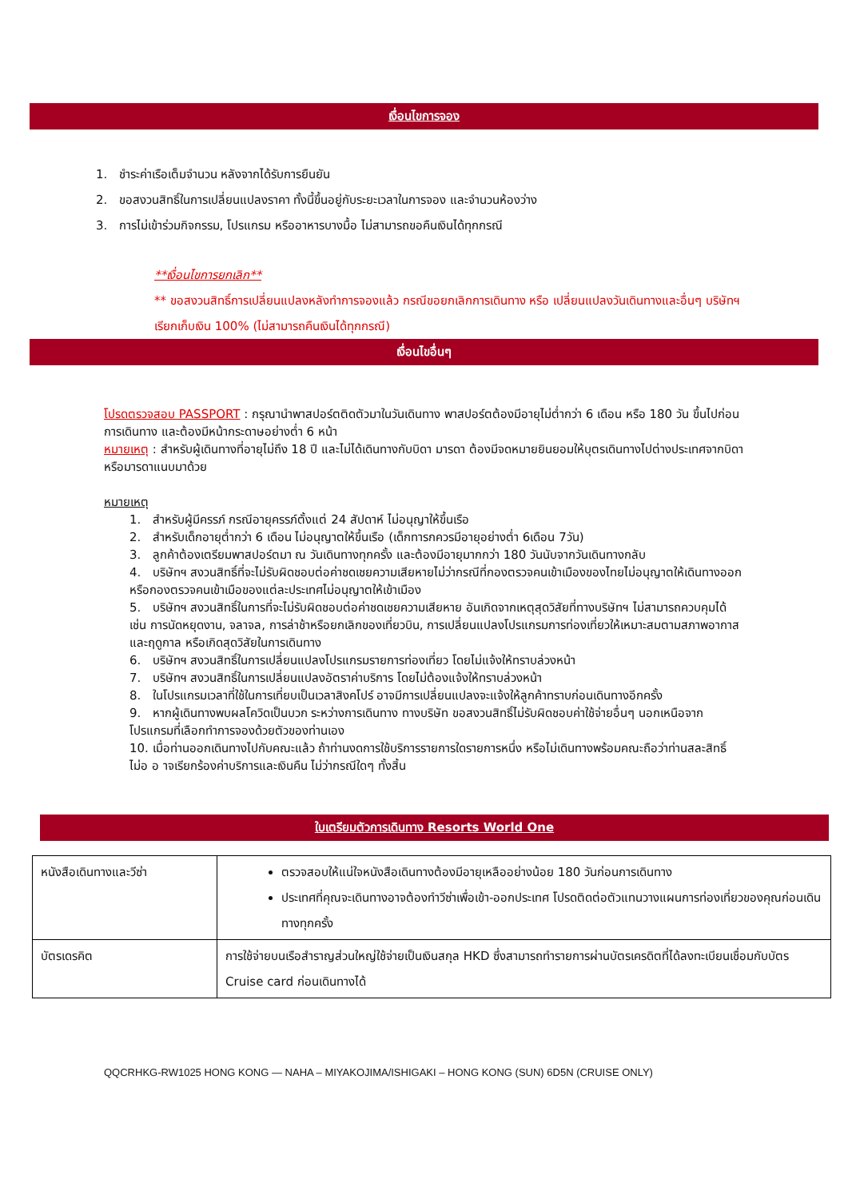เงื่อนไขการจอง
1. ชำระค่าเรือเต็มจำนวน หลังจากได้รับการยืนยัน
2. ขอสงวนสิทธิ์ในการเปลี่ยนแปลงราคา ทั้งนี้ขึ้นอยู่กับระยะเวลาในการจอง และจำนวนห้องว่าง
3. การไม่เข้าร่วมกิจกรรม, โปรแกรม หรืออาหารบางมื้อ ไม่สามารถขอคืนเงินได้ทุกกรณี
**เงื่อนไขการยกเลิก**
** ขอสงวนสิทธิ์การเปลี่ยนแปลงหลังทำการจองแล้ว กรณีขอยกเลิกการเดินทาง หรือ เปลี่ยนแปลงวันเดินทางและอื่นๆ บริษัทฯ เรียกเก็บเงิน 100% (ไม่สามารถคืนเงินได้ทุกกรณี)
เงื่อนไขอื่นๆ
โปรดตรวจสอบ PASSPORT : กรุณานำพาสปอร์ตติดตัวมาในวันเดินทาง พาสปอร์ตต้องมีอายุไม่ต่ำกว่า 6 เดือน หรือ 180 วัน ขึ้นไปก่อนการเดินทาง และต้องมีหน้ากระดาษอย่างต่ำ 6 หน้า
หมายเหตุ : สำหรับผู้เดินทางที่อายุไม่ถึง 18 ปี และไม่ได้เดินทางกับบิดา มารดา ต้องมีจดหมายยินยอมให้บุตรเดินทางไปต่างประเทศจากบิดาหรือมารดาแนบมาด้วย
หมายเหตุ
1. สำหรับผู้มีครรภ์ กรณีอายุครรภ์ตั้งแต่ 24 สัปดาห์ ไม่อนุญาให้ขึ้นเรือ
2. สำหรับเด็กอายุต่ำกว่า 6 เดือน ไม่อนุญาตให้ขึ้นเรือ (เด็กทารกควรมีอายุอย่างต่ำ 6เดือน 7วัน)
3. ลูกค้าต้องเตรียมพาสปอร์ตมา ณ วันเดินทางทุกครั้ง และต้องมีอายุมากกว่า 180 วันนับจากวันเดินทางกลับ
4. บริษัทฯ สงวนสิทธิ์ที่จะไม่รับผิดชอบต่อค่าชดเชยความเสียหายไม่ว่ากรณีที่กองตรวจคนเข้าเมืองของไทยไม่อนุญาตให้เดินทางออกหรือกองตรวจคนเข้าเมือของแต่ละประเทศไม่อนุญาตให้เข้าเมือง
5. บริษัทฯ สงวนสิทธิ์ในการที่จะไม่รับผิดชอบต่อค่าชดเชยความเสียหาย อันเกิดจากเหตุสุดวิสัยที่ทางบริษัทฯ ไม่สามารถควบคุมได้ เช่น การนัดหยุดงาน, จลาจล, การล่าช้าหรือยกเลิกของเที่ยวบิน, การเปลี่ยนแปลงโปรแกรมการท่องเที่ยวให้เหมาะสมตามสภาพอากาสและฤดูกาล หรือเกิดสุดวิสัยในการเดินทาง
6. บริษัทฯ สงวนสิทธิ์ในการเปลี่ยนแปลงโปรแกรมรายการท่องเที่ยว โดยไม่แจ้งให้ทราบล่วงหน้า
7. บริษัทฯ สงวนสิทธิ์ในการเปลี่ยนแปลงอัตราค่าบริการ โดยไม่ต้องแจ้งให้ทราบล่วงหน้า
8. ในโปรแกรมเวลาที่ใช้ในการเที่ยบเป็นเวลาสิงคโปร์ อาจมีการเปลี่ยนแปลงจะแจ้งให้ลูกค้าทราบก่อนเดินทางอีกครั้ง
9. หากผู้เดินทางพบผลโควิดเป็นบวก ระหว่างการเดินทาง ทางบริษัท ขอสงวนสิทธิ์ไม่รับผิดชอบค่าใช้จ่ายอื่นๆ นอกเหนือจากโปรแกรมที่เลือกทำการจองด้วยตัวของท่านเอง
10. เมื่อท่านออกเดินทางไปกับคณะแล้ว ถ้าท่านงดการใช้บริการรายการใดรายการหนึ่ง หรือไม่เดินทางพร้อมคณะถือว่าท่านสละสิทธิ์ ไม่อ อ าจเรียกร้องค่าบริการและเงินคืน ไม่ว่ากรณีใดๆ ทั้งสิ้น
ใบเตรียมตัวการเดินทาง Resorts World One
| หนังสือเดินทางและวีซ่า | ตรวจสอบให้แน่ใจหนังสือเดินทางต้องมีอายุเหลืออย่างน้อย 180 วันก่อนการเดินทาง ประเทศที่คุณจะเดินทางอาจต้องทำวีซ่าเพื่อเข้า-ออกประเทศ โปรดติดต่อตัวแทนวางแผนการท่องเที่ยวของคุณก่อนเดินทางทุกครั้ง |
| บัตรเดรคิต | การใช้จ่ายบนเรือสำราญส่วนใหญ่ใช้จ่ายเป็นเงินสกุล HKD ซึ่งสามารถทำรายการผ่านบัตรเครดิตที่ได้ลงทะเบียนเชื่อมกับบัตร Cruise card ก่อนเดินทางได้ |
QQCRHKG-RW1025 HONG KONG — NAHA – MIYAKOJIMA/ISHIGAKI – HONG KONG (SUN) 6D5N (CRUISE ONLY)